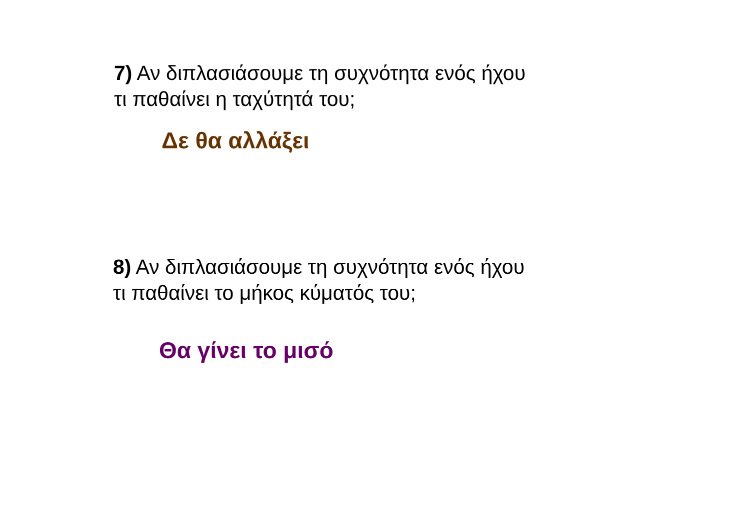7) Αν διπλασιάσουμε τη συχνότητα ενός ήχου
τι παθαίνει η ταχύτητά του;
Δε θα αλλάξει
8) Αν διπλασιάσουμε τη συχνότητα ενός ήχου
τι παθαίνει το μήκος κύματός του;
Θα γίνει το μισό